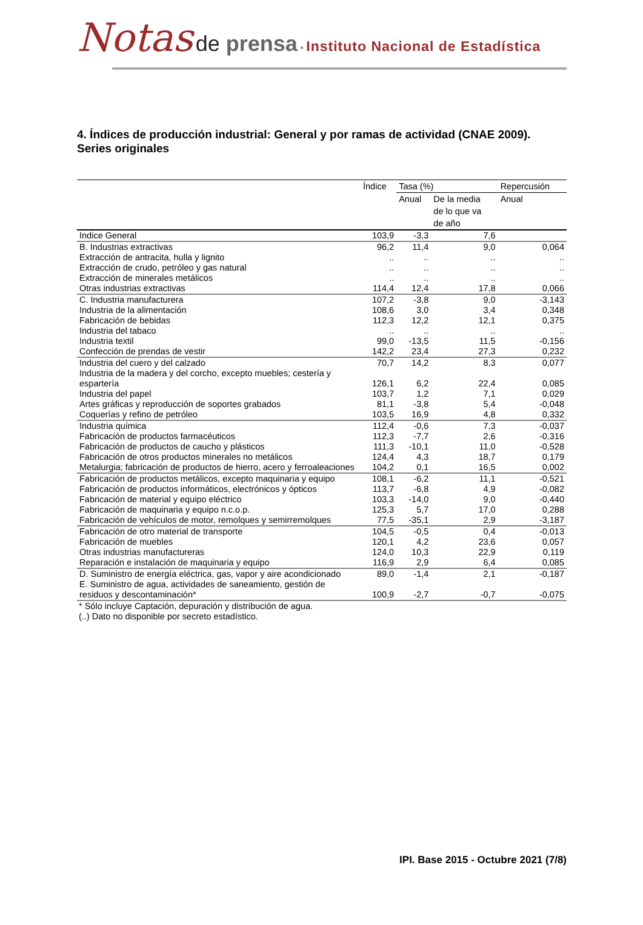Notas de prensa • Instituto Nacional de Estadística
4. Índices de producción industrial: General y por ramas de actividad (CNAE 2009).
Series originales
| | Índice | Tasa (%) | | Repercusión |
| --- | --- | --- | --- | --- |
| | | Anual | De la media de lo que va de año | Anual |
| Indice General | 103,9 | -3,3 | 7,6 | |
| B. Industrias extractivas | 96,2 | 11,4 | 9,0 | 0,064 |
| Extracción de antracita, hulla y lignito | .. | .. | .. | .. |
| Extracción de crudo, petróleo y gas natural | .. | .. | .. | .. |
| Extracción de minerales metálicos | .. | .. | .. | .. |
| Otras industrias extractivas | 114,4 | 12,4 | 17,8 | 0,066 |
| C. Industria manufacturera | 107,2 | -3,8 | 9,0 | -3,143 |
| Industria de la alimentación | 108,6 | 3,0 | 3,4 | 0,348 |
| Fabricación de bebidas | 112,3 | 12,2 | 12,1 | 0,375 |
| Industria del tabaco | .. | .. | .. | .. |
| Industria textil | 99,0 | -13,5 | 11,5 | -0,156 |
| Confección de prendas de vestir | 142,2 | 23,4 | 27,3 | 0,232 |
| Industria del cuero y del calzado | 70,7 | 14,2 | 8,3 | 0,077 |
| Industria de la madera y del corcho, excepto muebles; cestería y espartería | 126,1 | 6,2 | 22,4 | 0,085 |
| Industria del papel | 103,7 | 1,2 | 7,1 | 0,029 |
| Artes gráficas y reproducción de soportes grabados | 81,1 | -3,8 | 5,4 | -0,048 |
| Coquerías y refino de petróleo | 103,5 | 16,9 | 4,8 | 0,332 |
| Industria química | 112,4 | -0,6 | 7,3 | -0,037 |
| Fabricación de productos farmacéuticos | 112,3 | -7,7 | 2,6 | -0,316 |
| Fabricación de productos de caucho y plásticos | 111,3 | -10,1 | 11,0 | -0,528 |
| Fabricación de otros productos minerales no metálicos | 124,4 | 4,3 | 18,7 | 0,179 |
| Metalurgia; fabricación de productos de hierro, acero y ferroaleaciones | 104,2 | 0,1 | 16,5 | 0,002 |
| Fabricación de productos metálicos, excepto maquinaria y equipo | 108,1 | -6,2 | 11,1 | -0,521 |
| Fabricación de productos informáticos, electrónicos y ópticos | 113,7 | -6,8 | 4,9 | -0,082 |
| Fabricación de material y equipo eléctrico | 103,3 | -14,0 | 9,0 | -0,440 |
| Fabricación de maquinaria y equipo n.c.o.p. | 125,3 | 5,7 | 17,0 | 0,288 |
| Fabricación de vehículos de motor, remolques y semirremolques | 77,5 | -35,1 | 2,9 | -3,187 |
| Fabricación de otro material de transporte | 104,5 | -0,5 | 0,4 | -0,013 |
| Fabricación de muebles | 120,1 | 4,2 | 23,6 | 0,057 |
| Otras industrias manufactureras | 124,0 | 10,3 | 22,9 | 0,119 |
| Reparación e instalación de maquinaria y equipo | 116,9 | 2,9 | 6,4 | 0,085 |
| D. Suministro de energía eléctrica, gas, vapor y aire acondicionado | 89,0 | -1,4 | 2,1 | -0,187 |
| E. Suministro de agua, actividades de saneamiento, gestión de residuos y descontaminación* | 100,9 | -2,7 | -0,7 | -0,075 |
* Sólo incluye Captación, depuración y distribución de agua.
(..) Dato no disponible por secreto estadístico.
IPI. Base 2015 - Octubre 2021 (7/8)